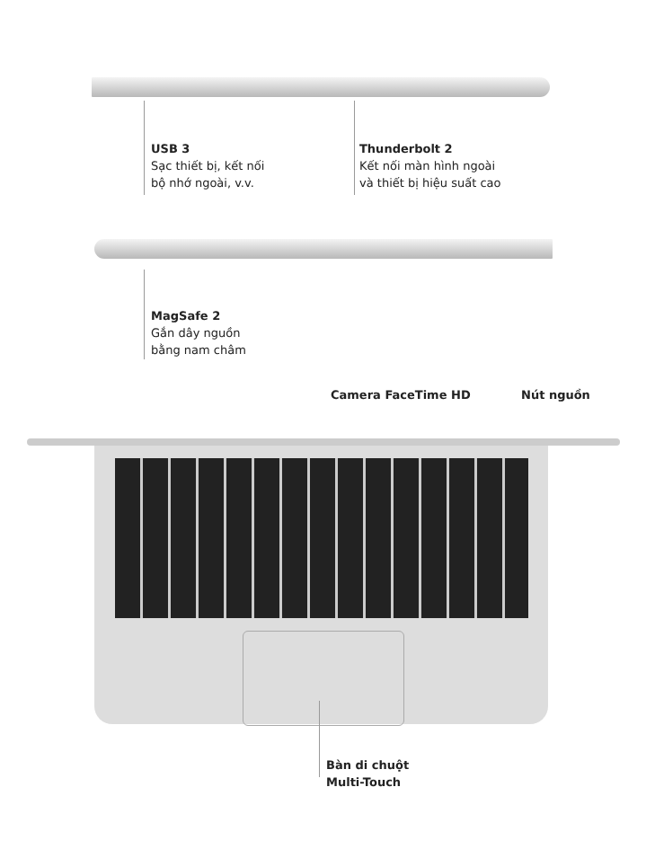USB 3
Sạc thiết bị, kết nối
bộ nhớ ngoài, v.v.
Thunderbolt 2
Kết nối màn hình ngoài
và thiết bị hiệu suất cao
MagSafe 2
Gắn dây nguồn
bằng nam châm
Camera FaceTime HD Nút nguồn
Bàn di chuột
Multi-Touch